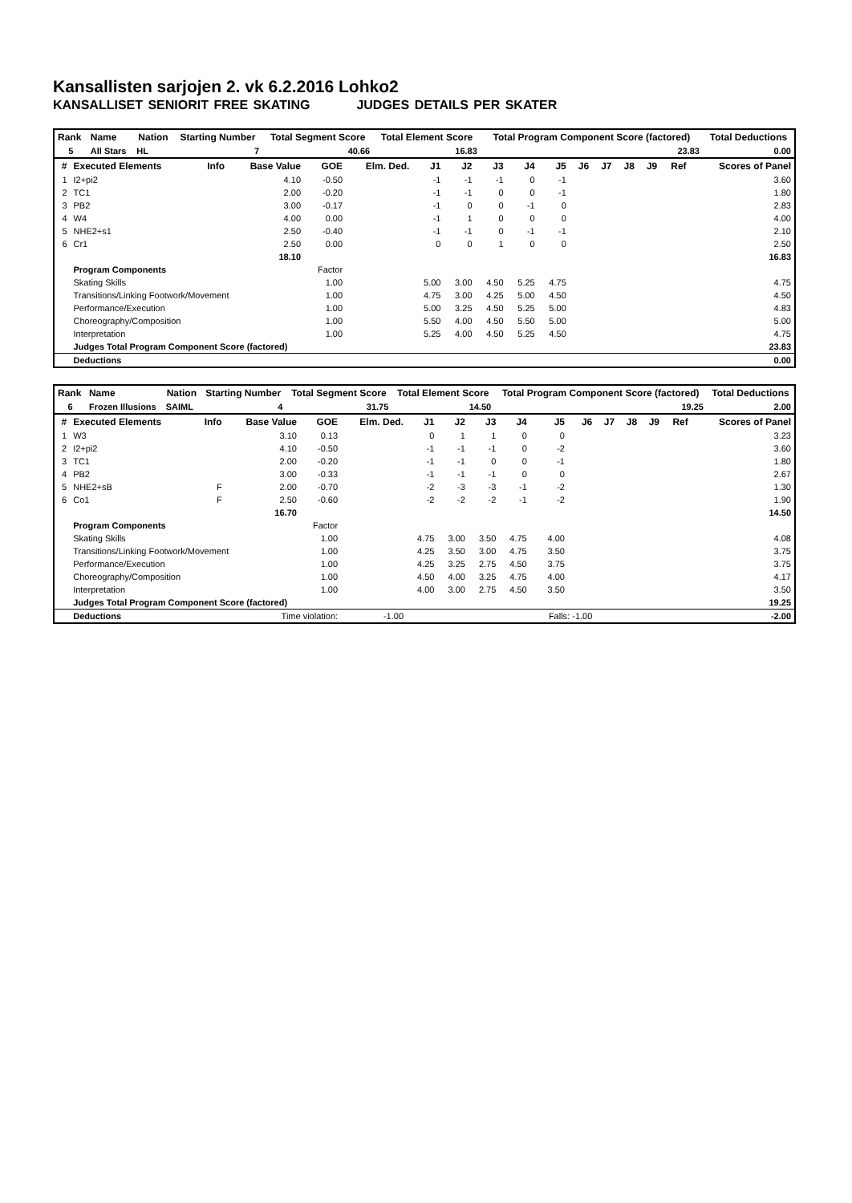Kansallisten sarjojen 2. vk 6.2.2016 Lohko2
KANSALLISET SENIORIT FREE SKATING JUDGES DETAILS PER SKATER
| Rank | Name | Nation | Starting Number | Total Segment Score | Total Element Score | Total Program Component Score (factored) | Total Deductions |
| --- | --- | --- | --- | --- | --- | --- | --- |
| 5 | All Stars | HL | 7 | 40.66 | 16.83 | 23.83 | 0.00 |
| # | Executed Elements | Info | Base Value | GOE | Elm. Ded. | J1 | J2 | J3 | J4 | J5 | J6 | J7 | J8 | J9 | Ref | Scores of Panel |
| --- | --- | --- | --- | --- | --- | --- | --- | --- | --- | --- | --- | --- | --- | --- | --- | --- |
| 1 | I2+pi2 | | 4.10 | -0.50 | | -1 | -1 | -1 | 0 | -1 | | | | | | 3.60 |
| 2 | TC1 | | 2.00 | -0.20 | | -1 | -1 | 0 | 0 | -1 | | | | | | 1.80 |
| 3 | PB2 | | 3.00 | -0.17 | | -1 | 0 | 0 | -1 | 0 | | | | | | 2.83 |
| 4 | W4 | | 4.00 | 0.00 | | -1 | 1 | 0 | 0 | 0 | | | | | | 4.00 |
| 5 | NHE2+s1 | | 2.50 | -0.40 | | -1 | -1 | 0 | -1 | -1 | | | | | | 2.10 |
| 6 | Cr1 | | 2.50 | 0.00 | | 0 | 0 | 1 | 0 | 0 | | | | | | 2.50 |
| | | | 18.10 | | | | | | | | | | | | | 16.83 |
| | Program Components | | | Factor | | | | | | | | | | | | |
| | Skating Skills | | | 1.00 | | 5.00 | 3.00 | 4.50 | 5.25 | 4.75 | | | | | | 4.75 |
| | Transitions/Linking Footwork/Movement | | | 1.00 | | 4.75 | 3.00 | 4.25 | 5.00 | 4.50 | | | | | | 4.50 |
| | Performance/Execution | | | 1.00 | | 5.00 | 3.25 | 4.50 | 5.25 | 5.00 | | | | | | 4.83 |
| | Choreography/Composition | | | 1.00 | | 5.50 | 4.00 | 4.50 | 5.50 | 5.00 | | | | | | 5.00 |
| | Interpretation | | | 1.00 | | 5.25 | 4.00 | 4.50 | 5.25 | 4.50 | | | | | | 4.75 |
| | Judges Total Program Component Score (factored) | | | | | | | | | | | | | | | 23.83 |
| | Deductions | | | | | | | | | | | | | | | 0.00 |
| Rank | Name | Nation | Starting Number | Total Segment Score | Total Element Score | Total Program Component Score (factored) | Total Deductions |
| --- | --- | --- | --- | --- | --- | --- | --- |
| 6 | Frozen Illusions | SAIML | 4 | 31.75 | 14.50 | 19.25 | 2.00 |
| # | Executed Elements | Info | Base Value | GOE | Elm. Ded. | J1 | J2 | J3 | J4 | J5 | J6 | J7 | J8 | J9 | Ref | Scores of Panel |
| --- | --- | --- | --- | --- | --- | --- | --- | --- | --- | --- | --- | --- | --- | --- | --- | --- |
| 1 | W3 | | 3.10 | 0.13 | | 0 | 1 | 1 | 0 | 0 | | | | | | 3.23 |
| 2 | I2+pi2 | | 4.10 | -0.50 | | -1 | -1 | -1 | 0 | -2 | | | | | | 3.60 |
| 3 | TC1 | | 2.00 | -0.20 | | -1 | -1 | 0 | 0 | -1 | | | | | | 1.80 |
| 4 | PB2 | | 3.00 | -0.33 | | -1 | -1 | -1 | 0 | 0 | | | | | | 2.67 |
| 5 | NHE2+sB | F | 2.00 | -0.70 | | -2 | -3 | -3 | -1 | -2 | | | | | | 1.30 |
| 6 | Co1 | F | 2.50 | -0.60 | | -2 | -2 | -2 | -1 | -2 | | | | | | 1.90 |
| | | | 16.70 | | | | | | | | | | | | | 14.50 |
| | Program Components | | | Factor | | | | | | | | | | | | |
| | Skating Skills | | | 1.00 | | 4.75 | 3.00 | 3.50 | 4.75 | 4.00 | | | | | | 4.08 |
| | Transitions/Linking Footwork/Movement | | | 1.00 | | 4.25 | 3.50 | 3.00 | 4.75 | 3.50 | | | | | | 3.75 |
| | Performance/Execution | | | 1.00 | | 4.25 | 3.25 | 2.75 | 4.50 | 3.75 | | | | | | 3.75 |
| | Choreography/Composition | | | 1.00 | | 4.50 | 4.00 | 3.25 | 4.75 | 4.00 | | | | | | 4.17 |
| | Interpretation | | | 1.00 | | 4.00 | 3.00 | 2.75 | 4.50 | 3.50 | | | | | | 3.50 |
| | Judges Total Program Component Score (factored) | | | | | | | | | | | | | | | 19.25 |
| | Deductions | Time violation: | | | -1.00 | | | | | Falls: -1.00 | | | | | | -2.00 |